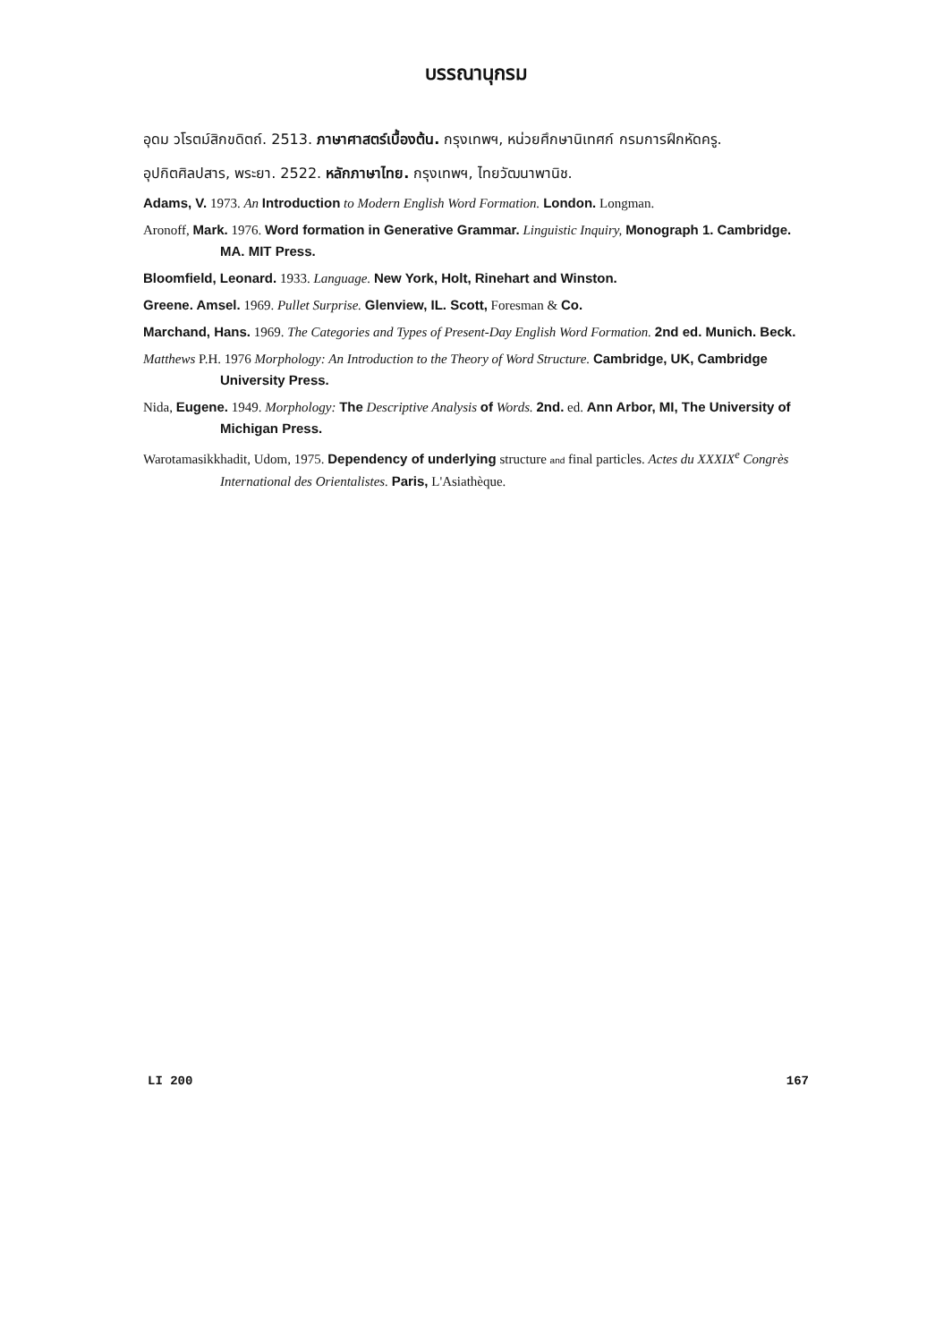บรรณานุกรม
อุดม วโรตม์สิกขดิตถ์. 2513. ภาษาศาสตร์เบื้องต้น. กรุงเทพฯ, หน่วยศึกษานิเทศก์ กรมการฝึกหัดครู.
อุปกิตศิลปสาร, พระยา. 2522. หลักภาษาไทย. กรุงเทพฯ, ไทยวัฒนาพานิช.
Adams, V. 1973. An Introduction to Modern English Word Formation. London. Longman.
Aronoff, Mark. 1976. Word formation in Generative Grammar. Linguistic Inquiry, Monograph 1. Cambridge. MA. MIT Press.
Bloomfield, Leonard. 1933. Language. New York, Holt, Rinehart and Winston.
Greene. Amsel. 1969. Pullet Surprise. Glenview, IL. Scott, Foresman & Co.
Marchand, Hans. 1969. The Categories and Types of Present-Day English Word Formation. 2nd ed. Munich. Beck.
Matthews P.H. 1976 Morphology: An Introduction to the Theory of Word Structure. Cambridge, UK, Cambridge University Press.
Nida, Eugene. 1949. Morphology: The Descriptive Analysis of Words. 2nd. ed. Ann Arbor, MI, The University of Michigan Press.
Warotamasikkhadit, Udom, 1975. Dependency of underlying structure and final particles. Actes du XXXIX<sup>e</sup> Congrès International des Orientalistes. Paris, L'Asiathèque.
LI 200 167